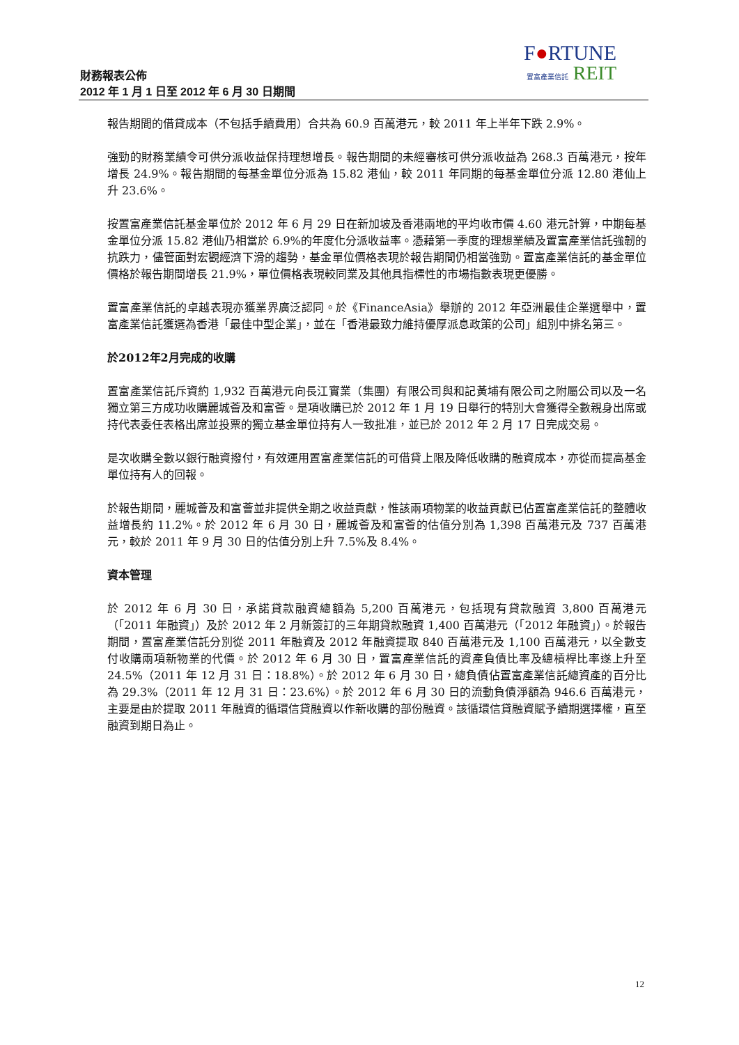財務報表公佈
2012 年 1 月 1 日至 2012 年 6 月 30 日期間
F●RTUNE
置富產業信託 REIT
報告期間的借貸成本（不包括手續費用）合共為 60.9 百萬港元，較 2011 年上半年下跌 2.9%。
強勁的財務業績令可供分派收益保持理想增長。報告期間的未經審核可供分派收益為 268.3 百萬港元，按年增長 24.9%。報告期間的每基金單位分派為 15.82 港仙，較 2011 年同期的每基金單位分派 12.80 港仙上升 23.6%。
按置富產業信託基金單位於 2012 年 6 月 29 日在新加坡及香港兩地的平均收市價 4.60 港元計算，中期每基金單位分派 15.82 港仙乃相當於 6.9%的年度化分派收益率。憑藉第一季度的理想業績及置富產業信託強韌的抗跌力，儘管面對宏觀經濟下滑的趨勢，基金單位價格表現於報告期間仍相當強勁。置富產業信託的基金單位價格於報告期間增長 21.9%，單位價格表現較同業及其他具指標性的市場指數表現更優勝。
置富產業信託的卓越表現亦獲業界廣泛認同。於《FinanceAsia》舉辦的 2012 年亞洲最佳企業選舉中，置富產業信託獲選為香港「最佳中型企業」，並在「香港最致力維持優厚派息政策的公司」組別中排名第三。
於2012年2月完成的收購
置富產業信託斥資約 1,932 百萬港元向長江實業（集團）有限公司與和記黃埔有限公司之附屬公司以及一名獨立第三方成功收購麗城薈及和富薈。是項收購已於 2012 年 1 月 19 日舉行的特別大會獲得全數親身出席或持代表委任表格出席並投票的獨立基金單位持有人一致批准，並已於 2012 年 2 月 17 日完成交易。
是次收購全數以銀行融資撥付，有效運用置富產業信託的可借貸上限及降低收購的融資成本，亦從而提高基金單位持有人的回報。
於報告期間，麗城薈及和富薈並非提供全期之收益貢獻，惟該兩項物業的收益貢獻已佔置富產業信託的整體收益增長約 11.2%。於 2012 年 6 月 30 日，麗城薈及和富薈的估值分別為 1,398 百萬港元及 737 百萬港元，較於 2011 年 9 月 30 日的估值分別上升 7.5%及 8.4%。
資本管理
於 2012 年 6 月 30 日，承諾貸款融資總額為 5,200 百萬港元，包括現有貸款融資 3,800 百萬港元（「2011 年融資」）及於 2012 年 2 月新簽訂的三年期貸款融資 1,400 百萬港元（「2012 年融資」）。於報告期間，置富產業信託分別從 2011 年融資及 2012 年融資提取 840 百萬港元及 1,100 百萬港元，以全數支付收購兩項新物業的代價。於 2012 年 6 月 30 日，置富產業信託的資產負債比率及總槓桿比率遂上升至 24.5%（2011 年 12 月 31 日：18.8%）。於 2012 年 6 月 30 日，總負債佔置富產業信託總資產的百分比為 29.3%（2011 年 12 月 31 日：23.6%）。於 2012 年 6 月 30 日的流動負債淨額為 946.6 百萬港元，主要是由於提取 2011 年融資的循環信貸融資以作新收購的部份融資。該循環信貸融資賦予續期選擇權，直至融資到期日為止。
12